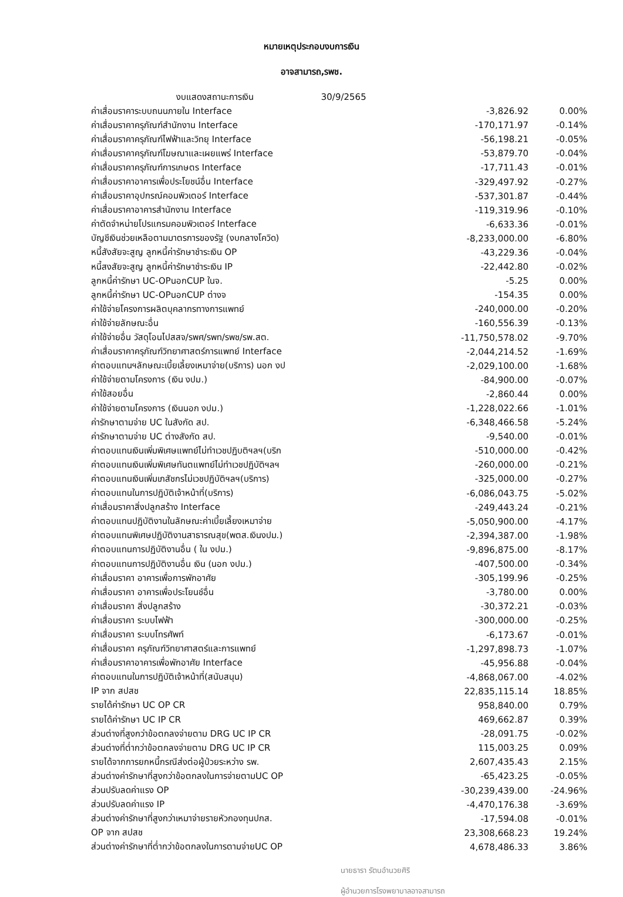หมายเหตุประกอบงบการเงิน
อาจสามารถ,รพช.
งบแสดงสถานะการเงิน 30/9/2565
| ค่าเสื่อมราคาระบบถนนภายใน Interface | -3,826.92 | 0.00% |
| ค่าเสื่อมราคาครุภัณฑ์สำนักงาน Interface | -170,171.97 | -0.14% |
| ค่าเสื่อมราคาครุภัณฑ์ไฟฟ้าและวิทยุ Interface | -56,198.21 | -0.05% |
| ค่าเสื่อมราคาครุภัณฑ์โฆษณาและเผยแพร่ Interface | -53,879.70 | -0.04% |
| ค่าเสื่อมราคาครุภัณฑ์การเกษตร Interface | -17,711.43 | -0.01% |
| ค่าเสื่อมราคาอาคารเพื่อประโยชน์อื่น Interface | -329,497.92 | -0.27% |
| ค่าเสื่อมราคาอุปกรณ์คอมพิวเตอร์ Interface | -537,301.87 | -0.44% |
| ค่าเสื่อมราคาอาคารสำนักงาน Interface | -119,319.96 | -0.10% |
| ค่าตัดจำหน่ายโปรแกรมคอมพิวเตอร์ Interface | -6,633.36 | -0.01% |
| บัญชีเงินช่วยเหลือตามมาตรการของรัฐ (งบกลางโควิด) | -8,233,000.00 | -6.80% |
| หนี้สังสัยจะสูญ ลูกหนี้ค่ารักษาชำระเงิน OP | -43,229.36 | -0.04% |
| หนี้สงสัยจะสูญ ลูกหนี้ค่ารักษาชำระเงิน IP | -22,442.80 | -0.02% |
| ลูกหนี้ค่ารักษา UC-OPนอกCUP ในจ. | -5.25 | 0.00% |
| ลูกหนี้ค่ารักษา UC-OPนอกCUP ต่างจ | -154.35 | 0.00% |
| ค่าใช้จ่ายโครงการผลิตบุคลากรทางการแพทย์ | -240,000.00 | -0.20% |
| ค่าใช้จ่ายลักษณะอื่น | -160,556.39 | -0.13% |
| ค่าใช้จ่ายอื่น วัสดุโอนไปสสจ/รพศ/รพท/รพช/รพ.สต. | -11,750,578.02 | -9.70% |
| ค่าเสื่อมราคาครุภัณฑ์วิทยาศาสตร์การแพทย์ Interface | -2,044,214.52 | -1.69% |
| ค่าตอบแทนฯลักษณะเบี้ยเลี้ยงเหมาจ่าย(บริการ) นอก งป | -2,029,100.00 | -1.68% |
| ค่าใช้จ่ายตามโครงการ (เงิน งปม.) | -84,900.00 | -0.07% |
| ค่าใช้สอยอื่น | -2,860.44 | 0.00% |
| ค่าใช้จ่ายตามโครงการ (เงินนอก งปม.) | -1,228,022.66 | -1.01% |
| ค่ารักษาตามจ่าย UC ในสังกัด สป. | -6,348,466.58 | -5.24% |
| ค่ารักษาตามจ่าย UC ต่างสังกัด สป. | -9,540.00 | -0.01% |
| ค่าตอบแทนเงินเพิ่มพิเศษแพทย์ไม่ทำเวชปฏิบติฯลฯ(บริก | -510,000.00 | -0.42% |
| ค่าตอบแทนเงินเพิ่มพิเศษทันตแพทย์ไม่ทำเวชปฏิบัติฯลฯ | -260,000.00 | -0.21% |
| ค่าตอบแทนเงินเพิ่มเภสัชกรไม่เวชปฏิบัติฯลฯ(บริการ) | -325,000.00 | -0.27% |
| ค่าตอบแทนในการปฏิบัติเจ้าหน้าที่(บริการ) | -6,086,043.75 | -5.02% |
| ค่าเสื่อมราคาสิ่งปลูกสร้าง Interface | -249,443.24 | -0.21% |
| ค่าตอบแทนปฏิบัติงานในลักษณะค่าเบี้ยเลี้ยงเหมาจ่าย | -5,050,900.00 | -4.17% |
| ค่าตอบแทนพิเศษปฏิบัติงานสาธารณสุข(พตส.เงินงปม.) | -2,394,387.00 | -1.98% |
| ค่าตอบแทนการปฏิบัติงานอื่น ( ใน งปม.) | -9,896,875.00 | -8.17% |
| ค่าตอบแทนการปฏิบัติงานอื่น เงิน (นอก งปม.) | -407,500.00 | -0.34% |
| ค่าเสื่อมราคา อาคารเพื่อการพักอาศัย | -305,199.96 | -0.25% |
| ค่าเสื่อมราคา อาคารเพื่อประโยนช์อื่น | -3,780.00 | 0.00% |
| ค่าเสื่อมราคา สิ่งปลูกสร้าง | -30,372.21 | -0.03% |
| ค่าเสื่อมราคา ระบบไฟฟ้า | -300,000.00 | -0.25% |
| ค่าเสื่อมราคา ระบบโทรศัพท์ | -6,173.67 | -0.01% |
| ค่าเสื่อมราคา ครุภัณฑ์วิทยาศาสตร์และการแพทย์ | -1,297,898.73 | -1.07% |
| ค่าเสื่อมราคาอาคารเพื่อพักอาศัย Interface | -45,956.88 | -0.04% |
| ค่าตอบแทนในการปฏิบัติเจ้าหน้าที่(สนับสนุน) | -4,868,067.00 | -4.02% |
| IP จาก สปสช | 22,835,115.14 | 18.85% |
| รายได้ค่ารักษา UC OP CR | 958,840.00 | 0.79% |
| รายได้ค่ารักษา UC IP CR | 469,662.87 | 0.39% |
| ส่วนต่างที่สูงกว่าข้อตกลงจ่ายตาม DRG UC IP CR | -28,091.75 | -0.02% |
| ส่วนต่างที่ต่ำกว่าข้อตกลงจ่ายตาม DRG UC IP CR | 115,003.25 | 0.09% |
| รายได้จากการยกหนี้กรณีส่งต่อผู้ป่วยระหว่าง รพ. | 2,607,435.43 | 2.15% |
| ส่วนต่างค่ารักษาที่สูงกว่าข้อตกลงในการจ่ายตามUC OP | -65,423.25 | -0.05% |
| ส่วนปรับลดค่าแรง OP | -30,239,439.00 | -24.96% |
| ส่วนปรับลดค่าแรง IP | -4,470,176.38 | -3.69% |
| ส่วนต่างค่ารักษาที่สูงกว่าเหมาจ่ายรายหัวกองทุนปกส. | -17,594.08 | -0.01% |
| OP จาก สปสช | 23,308,668.23 | 19.24% |
| ส่วนต่างค่ารักษาที่ต่ำกว่าข้อตกลงในการตามจ่ายUC OP | 4,678,486.33 | 3.86% |
นายธารา รัตนอำนวยศิริ
ผู้อำนวยการโรงพยาบาลอาจสามารถ